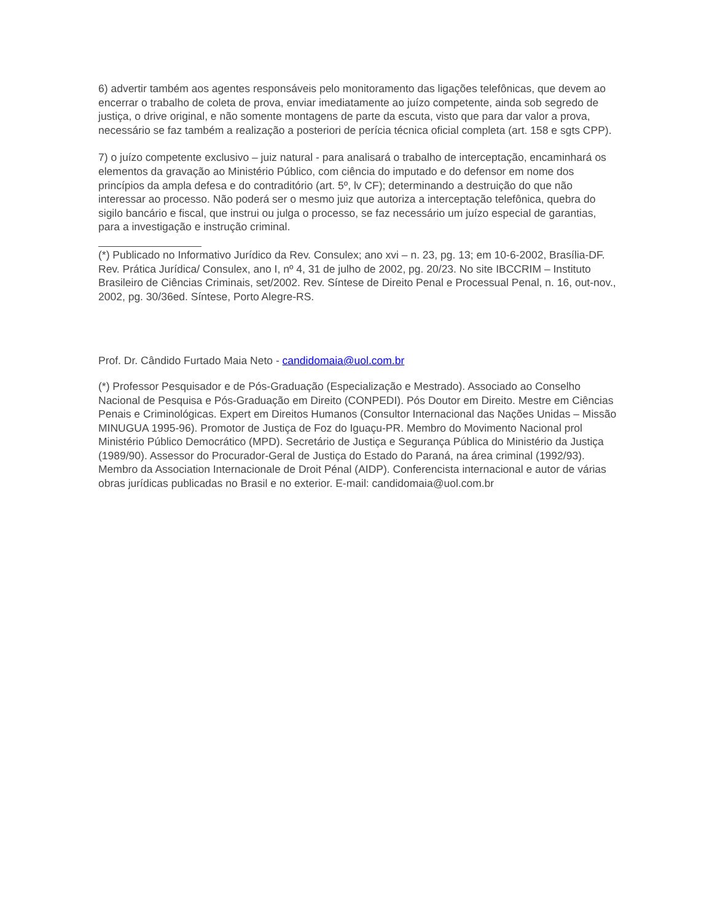6) advertir também aos agentes responsáveis pelo monitoramento das ligações telefônicas, que devem ao encerrar o trabalho de coleta de prova, enviar imediatamente ao juízo competente, ainda sob segredo de justiça, o drive original, e não somente montagens de parte da escuta, visto que para dar valor a prova, necessário se faz também a realização a posteriori de perícia técnica oficial completa (art. 158 e sgts CPP).
7) o juízo competente exclusivo – juiz natural - para analisará o trabalho de interceptação, encaminhará os elementos da gravação ao Ministério Público, com ciência do imputado e do defensor em nome dos princípios da ampla defesa e do contraditório (art. 5º, lv CF); determinando a destruição do que não interessar ao processo. Não poderá ser o mesmo juiz que autoriza a interceptação telefônica, quebra do sigilo bancário e fiscal, que instrui ou julga o processo, se faz necessário um juízo especial de garantias, para a investigação e instrução criminal.
(*) Publicado no Informativo Jurídico da Rev. Consulex; ano xvi – n. 23, pg. 13; em 10-6-2002, Brasília-DF. Rev. Prática Jurídica/ Consulex, ano I, nº 4, 31 de julho de 2002, pg. 20/23. No site IBCCRIM – Instituto Brasileiro de Ciências Criminais, set/2002. Rev. Síntese de Direito Penal e Processual Penal, n. 16, out-nov., 2002, pg. 30/36ed. Síntese, Porto Alegre-RS.
Prof. Dr. Cândido Furtado Maia Neto - candidomaia@uol.com.br
(*) Professor Pesquisador e de Pós-Graduação (Especialização e Mestrado). Associado ao Conselho Nacional de Pesquisa e Pós-Graduação em Direito (CONPEDI). Pós Doutor em Direito. Mestre em Ciências Penais e Criminológicas. Expert em Direitos Humanos (Consultor Internacional das Nações Unidas – Missão MINUGUA 1995-96). Promotor de Justiça de Foz do Iguaçu-PR. Membro do Movimento Nacional prol Ministério Público Democrático (MPD). Secretário de Justiça e Segurança Pública do Ministério da Justiça (1989/90). Assessor do Procurador-Geral de Justiça do Estado do Paraná, na área criminal (1992/93). Membro da Association Internacionale de Droit Pénal (AIDP). Conferencista internacional e autor de várias obras jurídicas publicadas no Brasil e no exterior. E-mail: candidomaia@uol.com.br